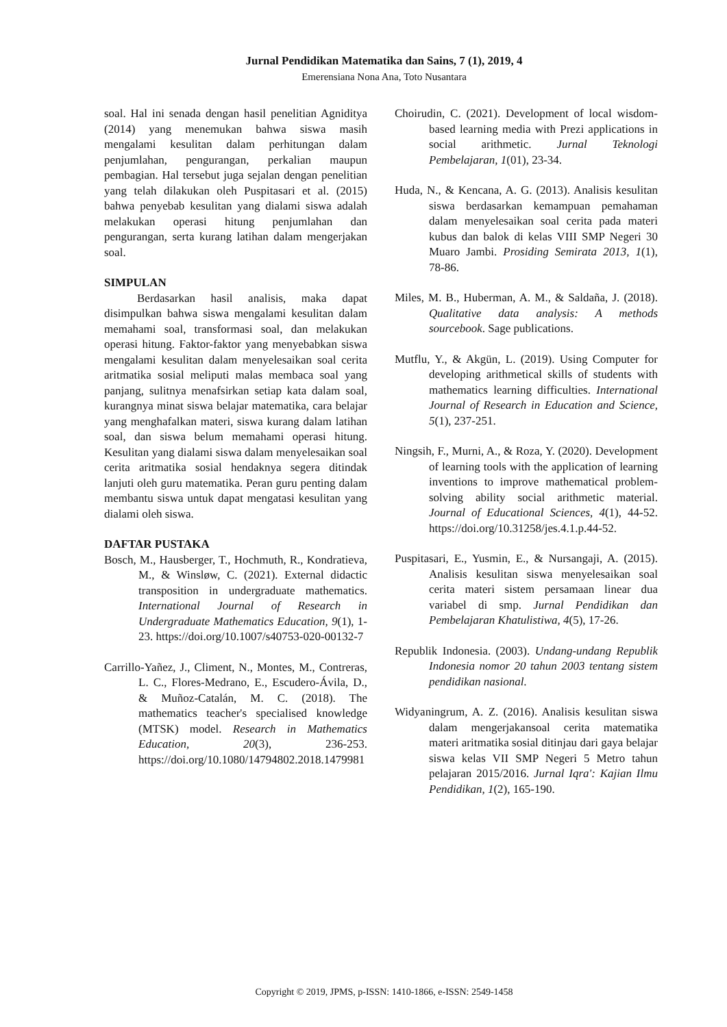Jurnal Pendidikan Matematika dan Sains, 7 (1), 2019, 4
Emerensiana Nona Ana, Toto Nusantara
soal. Hal ini senada dengan hasil penelitian Agniditya (2014) yang menemukan bahwa siswa masih mengalami kesulitan dalam perhitungan dalam penjumlahan, pengurangan, perkalian maupun pembagian. Hal tersebut juga sejalan dengan penelitian yang telah dilakukan oleh Puspitasari et al. (2015) bahwa penyebab kesulitan yang dialami siswa adalah melakukan operasi hitung penjumlahan dan pengurangan, serta kurang latihan dalam mengerjakan soal.
SIMPULAN
Berdasarkan hasil analisis, maka dapat disimpulkan bahwa siswa mengalami kesulitan dalam memahami soal, transformasi soal, dan melakukan operasi hitung. Faktor-faktor yang menyebabkan siswa mengalami kesulitan dalam menyelesaikan soal cerita aritmatika sosial meliputi malas membaca soal yang panjang, sulitnya menafsirkan setiap kata dalam soal, kurangnya minat siswa belajar matematika, cara belajar yang menghafalkan materi, siswa kurang dalam latihan soal, dan siswa belum memahami operasi hitung. Kesulitan yang dialami siswa dalam menyelesaikan soal cerita aritmatika sosial hendaknya segera ditindak lanjuti oleh guru matematika. Peran guru penting dalam membantu siswa untuk dapat mengatasi kesulitan yang dialami oleh siswa.
DAFTAR PUSTAKA
Bosch, M., Hausberger, T., Hochmuth, R., Kondratieva, M., & Winsløw, C. (2021). External didactic transposition in undergraduate mathematics. International Journal of Research in Undergraduate Mathematics Education, 9(1), 1-23. https://doi.org/10.1007/s40753-020-00132-7
Carrillo-Yañez, J., Climent, N., Montes, M., Contreras, L. C., Flores-Medrano, E., Escudero-Ávila, D., & Muñoz-Catalán, M. C. (2018). The mathematics teacher's specialised knowledge (MTSK) model. Research in Mathematics Education, 20(3), 236-253. https://doi.org/10.1080/14794802.2018.1479981
Choirudin, C. (2021). Development of local wisdom-based learning media with Prezi applications in social arithmetic. Jurnal Teknologi Pembelajaran, 1(01), 23-34.
Huda, N., & Kencana, A. G. (2013). Analisis kesulitan siswa berdasarkan kemampuan pemahaman dalam menyelesaikan soal cerita pada materi kubus dan balok di kelas VIII SMP Negeri 30 Muaro Jambi. Prosiding Semirata 2013, 1(1), 78-86.
Miles, M. B., Huberman, A. M., & Saldaña, J. (2018). Qualitative data analysis: A methods sourcebook. Sage publications.
Mutflu, Y., & Akgün, L. (2019). Using Computer for developing arithmetical skills of students with mathematics learning difficulties. International Journal of Research in Education and Science, 5(1), 237-251.
Ningsih, F., Murni, A., & Roza, Y. (2020). Development of learning tools with the application of learning inventions to improve mathematical problem-solving ability social arithmetic material. Journal of Educational Sciences, 4(1), 44-52. https://doi.org/10.31258/jes.4.1.p.44-52.
Puspitasari, E., Yusmin, E., & Nursangaji, A. (2015). Analisis kesulitan siswa menyelesaikan soal cerita materi sistem persamaan linear dua variabel di smp. Jurnal Pendidikan dan Pembelajaran Khatulistiwa, 4(5), 17-26.
Republik Indonesia. (2003). Undang-undang Republik Indonesia nomor 20 tahun 2003 tentang sistem pendidikan nasional.
Widyaningrum, A. Z. (2016). Analisis kesulitan siswa dalam mengerjakansoal cerita matematika materi aritmatika sosial ditinjau dari gaya belajar siswa kelas VII SMP Negeri 5 Metro tahun pelajaran 2015/2016. Jurnal Iqra': Kajian Ilmu Pendidikan, 1(2), 165-190.
Copyright © 2019, JPMS, p-ISSN: 1410-1866, e-ISSN: 2549-1458